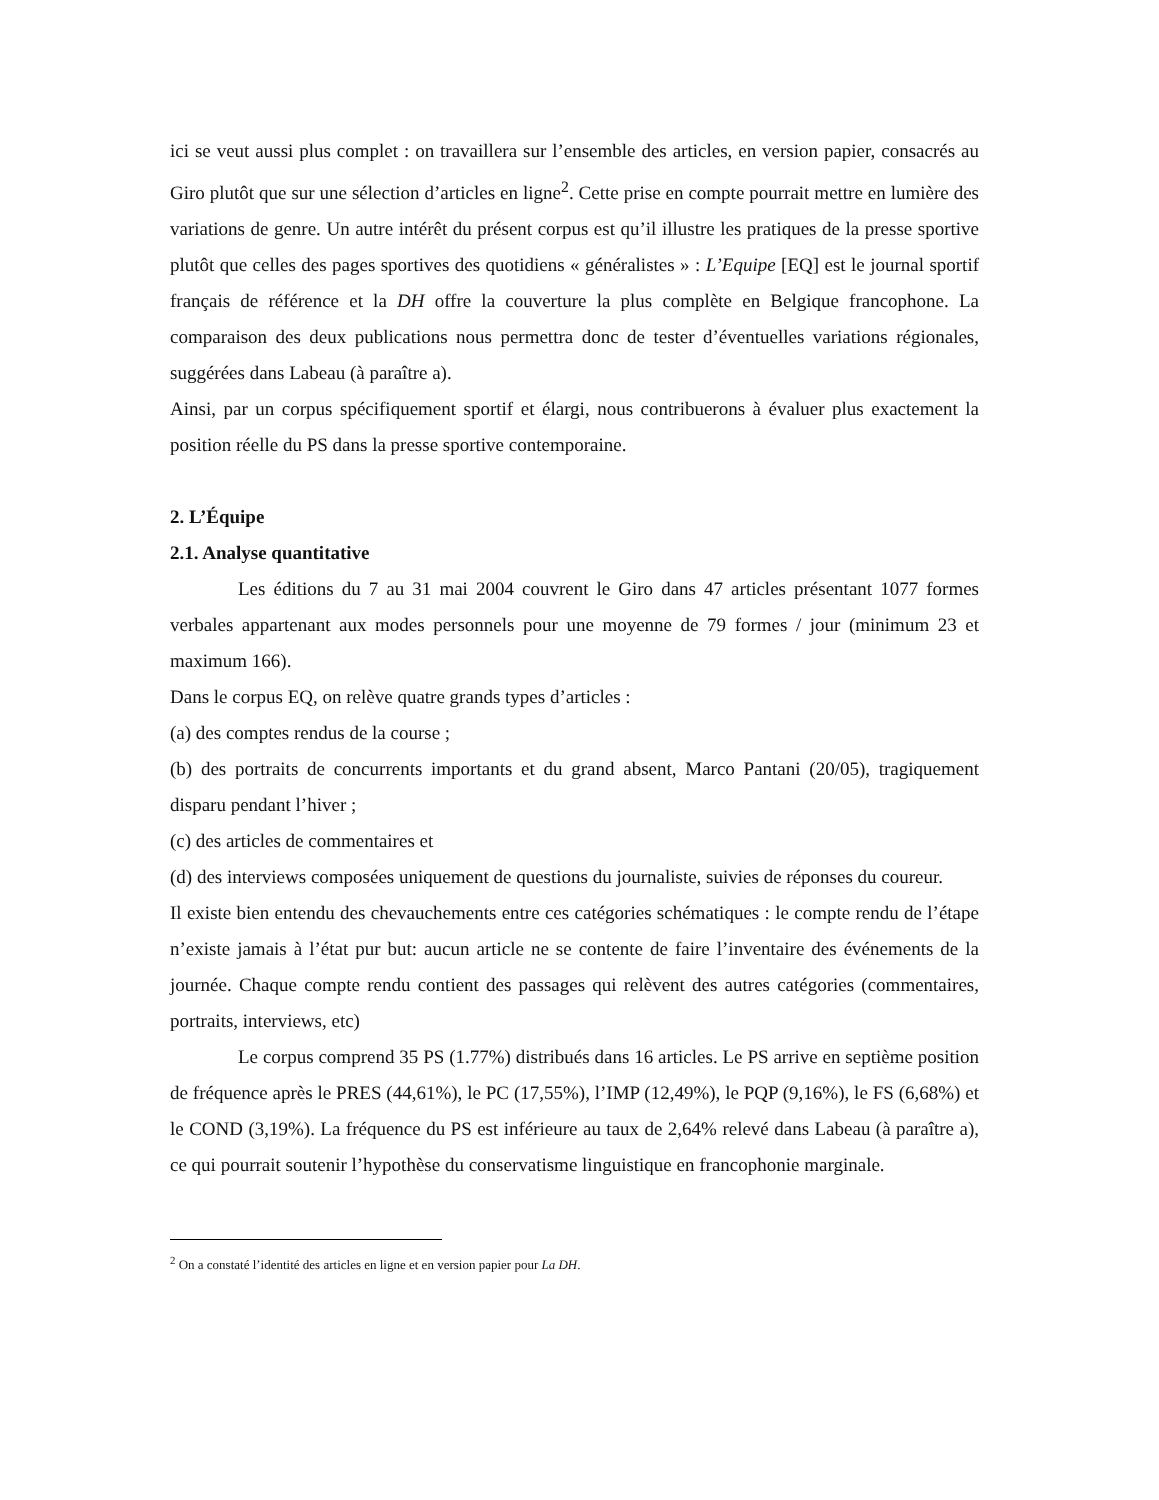ici se veut aussi plus complet : on travaillera sur l’ensemble des articles, en version papier, consacrés au Giro plutôt que sur une sélection d’articles en ligne<sup>2</sup>. Cette prise en compte pourrait mettre en lumière des variations de genre. Un autre intérêt du présent corpus est qu’il illustre les pratiques de la presse sportive plutôt que celles des pages sportives des quotidiens « généralistes » : L’Equipe [EQ] est le journal sportif français de référence et la DH offre la couverture la plus complète en Belgique francophone. La comparaison des deux publications nous permettra donc de tester d’éventuelles variations régionales, suggérées dans Labeau (à paraître a).
Ainsi, par un corpus spécifiquement sportif et élargi, nous contribuerons à évaluer plus exactement la position réelle du PS dans la presse sportive contemporaine.
2. L’Équipe
2.1. Analyse quantitative
Les éditions du 7 au 31 mai 2004 couvrent le Giro dans 47 articles présentant 1077 formes verbales appartenant aux modes personnels pour une moyenne de 79 formes / jour (minimum 23 et maximum 166).
Dans le corpus EQ, on relève quatre grands types d’articles :
(a) des comptes rendus de la course ;
(b) des portraits de concurrents importants et du grand absent, Marco Pantani (20/05), tragiquement disparu pendant l’hiver ;
(c) des articles de commentaires et
(d) des interviews composées uniquement de questions du journaliste, suivies de réponses du coureur.
Il existe bien entendu des chevauchements entre ces catégories schématiques : le compte rendu de l’étape n’existe jamais à l’état pur but: aucun article ne se contente de faire l’inventaire des événements de la journée. Chaque compte rendu contient des passages qui relèvent des autres catégories (commentaires, portraits, interviews, etc)
Le corpus comprend 35 PS (1.77%) distribués dans 16 articles. Le PS arrive en septième position de fréquence après le PRES (44,61%), le PC (17,55%), l’IMP (12,49%), le PQP (9,16%), le FS (6,68%) et le COND (3,19%). La fréquence du PS est inférieure au taux de 2,64% relevé dans Labeau (à paraître a), ce qui pourrait soutenir l’hypothèse du conservatisme linguistique en francophonie marginale.
<sup>2</sup> On a constaté l’identité des articles en ligne et en version papier pour La DH.